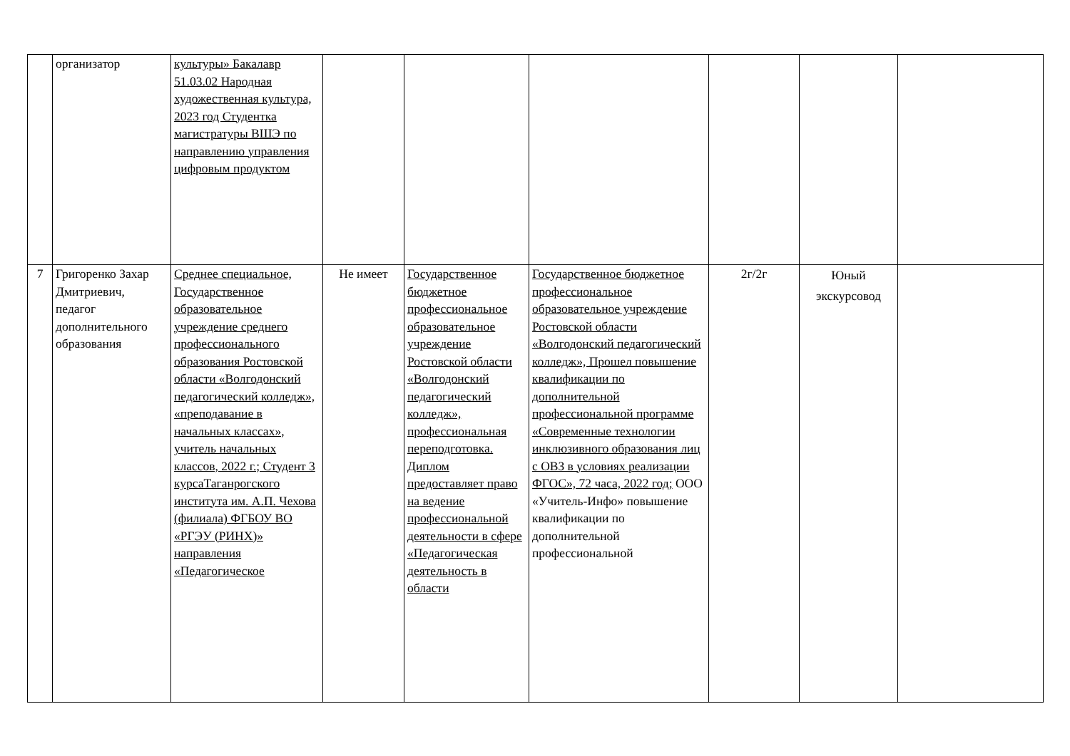| | организатор | культуры» Бакалавр 51.03.02 Народная художественная культура, 2023 год Студентка магистратуры ВШЭ по направлению управления цифровым продуктом | | | | | | |
| 7 | Григоренко Захар Дмитриевич, педагог дополнительного образования | Среднее специальное, Государственное образовательное учреждение среднего профессионального образования Ростовской области «Волгодонский педагогический колледж», «преподавание в начальных классах», учитель начальных классов, 2022 г.; Студент 3 курсаТаганрогского института им. А.П. Чехова (филиала) ФГБОУ ВО «РГЭУ (РИНХ)» направления «Педагогическое | Не имеет | Государственное бюджетное профессиональное образовательное учреждение Ростовской области «Волгодонский педагогический колледж», профессиональная переподготовка. Диплом предоставляет право на ведение профессиональной деятельности в сфере «Педагогическая деятельность в области | Государственное бюджетное профессиональное образовательное учреждение Ростовской области «Волгодонский педагогический колледж», Прошел повышение квалификации по дополнительной профессиональной программе «Современные технологии инклюзивного образования лиц с ОВЗ в условиях реализации ФГОС», 72 часа, 2022 год; ООО «Учитель-Инфо» повышение квалификации по дополнительной профессиональной | 2г/2г | Юный экскурсовод | |